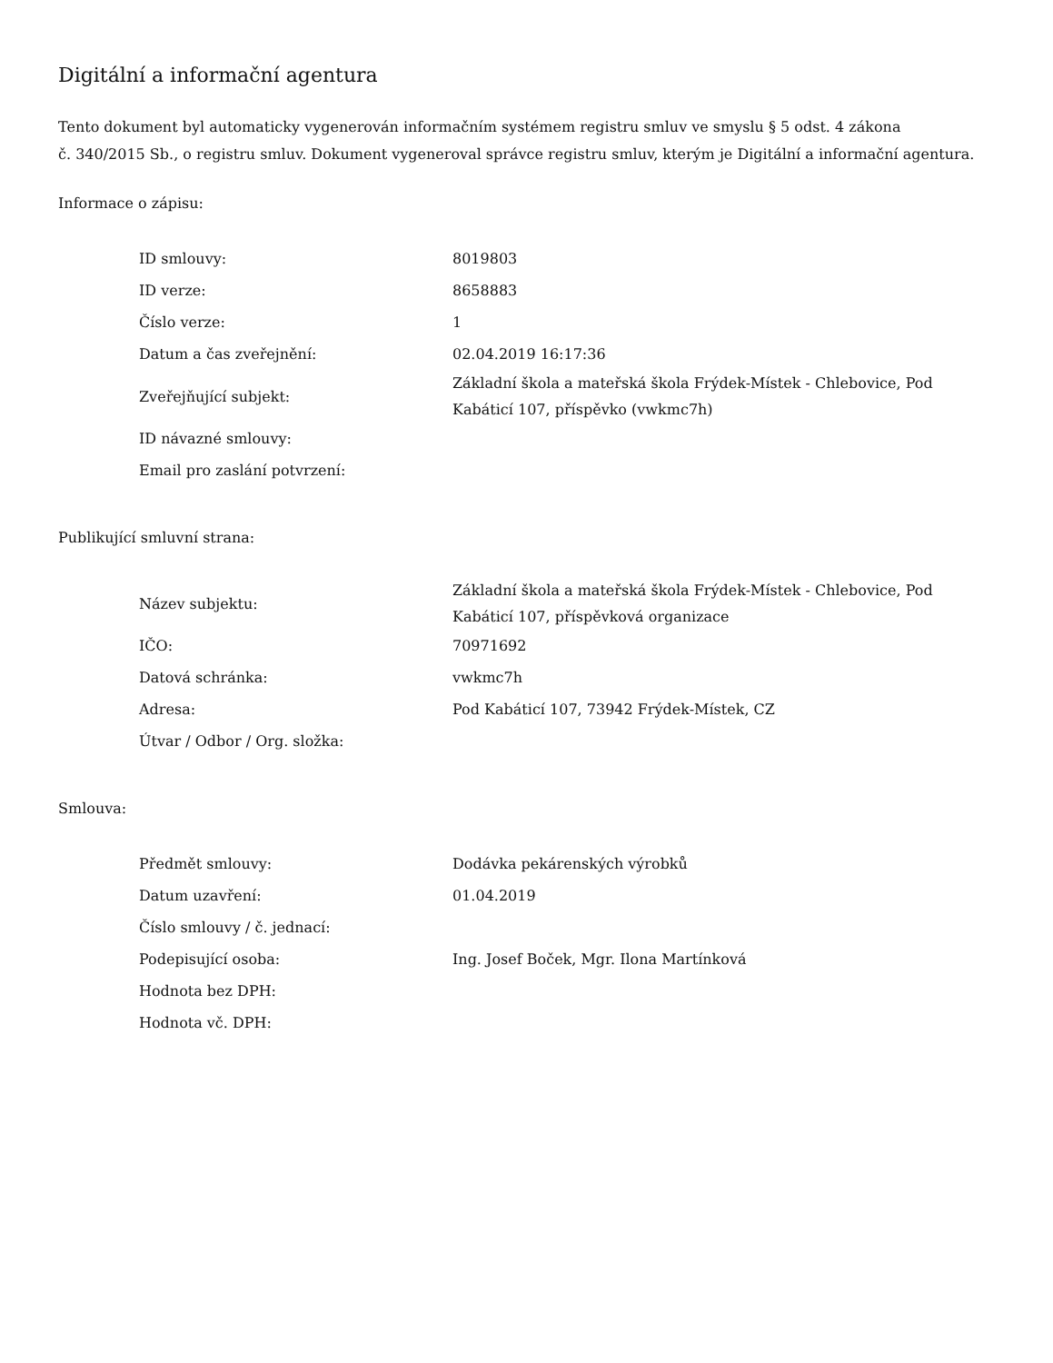Digitální a informační agentura
Tento dokument byl automaticky vygenerován informačním systémem registru smluv ve smyslu § 5 odst. 4 zákona
č. 340/2015 Sb., o registru smluv. Dokument vygeneroval správce registru smluv, kterým je Digitální a informační agentura.
Informace o zápisu:
| ID smlouvy: | 8019803 |
| ID verze: | 8658883 |
| Číslo verze: | 1 |
| Datum a čas zveřejnění: | 02.04.2019 16:17:36 |
| Zveřejňující subjekt: | Základní škola a mateřská škola Frýdek-Místek - Chlebovice, Pod Kabáticí 107, příspěvko (vwkmc7h) |
| ID návazné smlouvy: | |
| Email pro zaslání potvrzení: | |
Publikující smluvní strana:
| Název subjektu: | Základní škola a mateřská škola Frýdek-Místek - Chlebovice, Pod Kabáticí 107, příspěvková organizace |
| IČO: | 70971692 |
| Datová schránka: | vwkmc7h |
| Adresa: | Pod Kabáticí 107, 73942 Frýdek-Místek, CZ |
| Útvar / Odbor / Org. složka: | |
Smlouva:
| Předmět smlouvy: | Dodávka pekárenských výrobků |
| Datum uzavření: | 01.04.2019 |
| Číslo smlouvy / č. jednací: | |
| Podepisující osoba: | Ing. Josef Boček, Mgr. Ilona Martínková |
| Hodnota bez DPH: | |
| Hodnota vč. DPH: | |